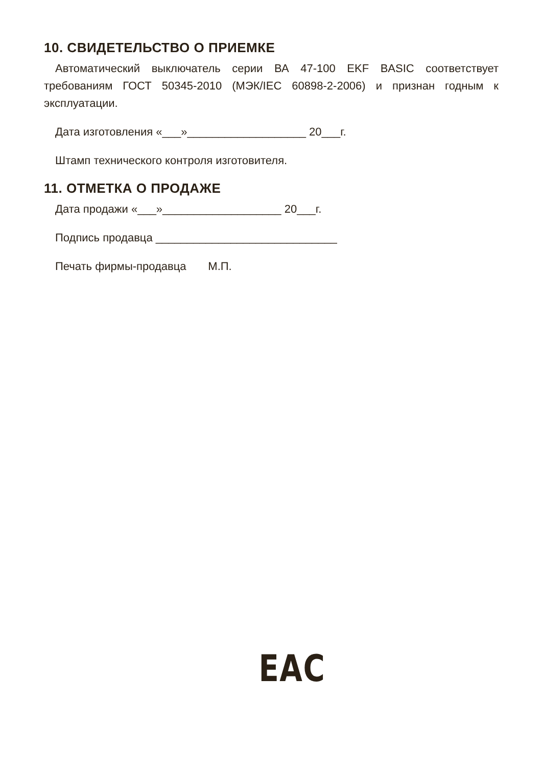10. СВИДЕТЕЛЬСТВО О ПРИЕМКЕ
Автоматический выключатель серии ВА 47-100 EKF BASIC соответствует требованиям ГОСТ 50345-2010 (МЭК/IEC 60898-2-2006) и признан годным к эксплуатации.
Дата изготовления «___»___________________ 20___г.
Штамп технического контроля изготовителя.
11. ОТМЕТКА О ПРОДАЖЕ
Дата продажи «___»___________________ 20___г.
Подпись продавца _____________________________
Печать фирмы-продавца М.П.
EAC